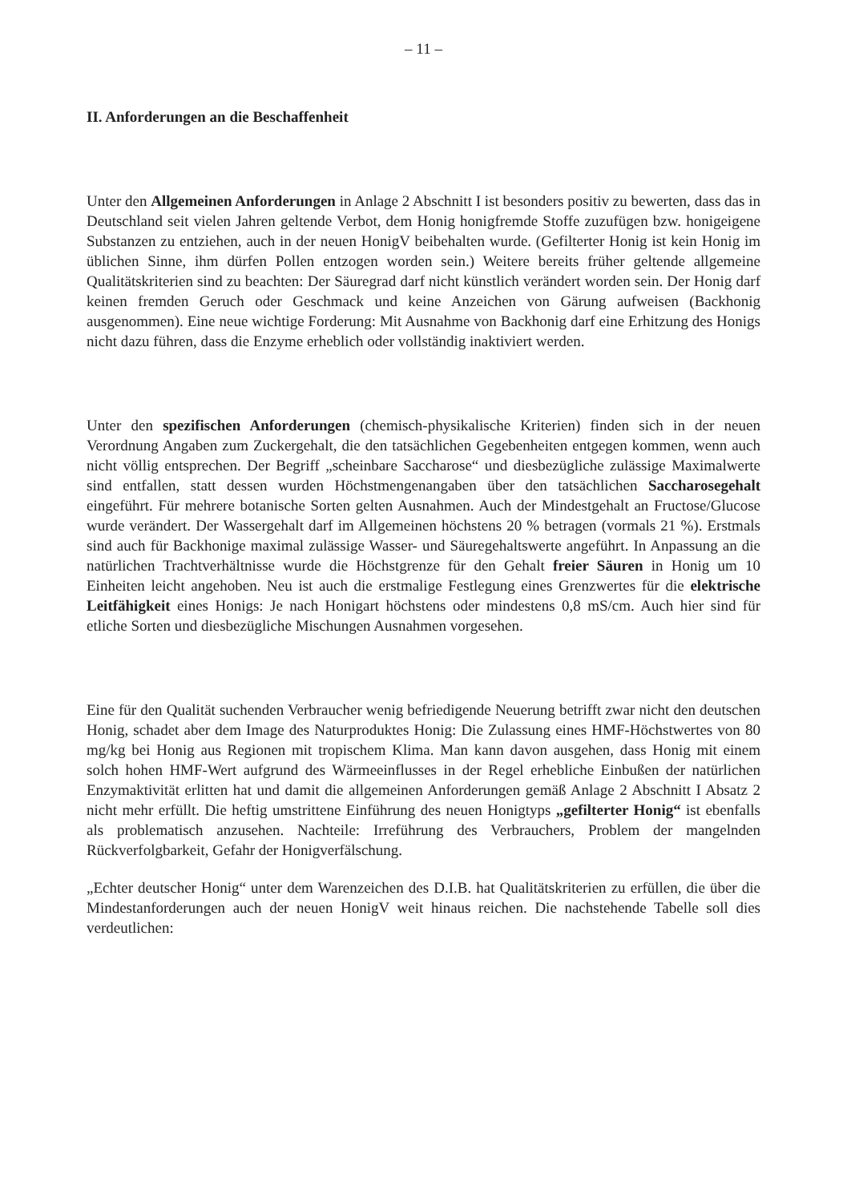– 11 –
II. Anforderungen an die Beschaffenheit
Unter den Allgemeinen Anforderungen in Anlage 2 Abschnitt I ist besonders positiv zu bewerten, dass das in Deutschland seit vielen Jahren geltende Verbot, dem Honig honigfremde Stoffe zuzufügen bzw. honigeigene Substanzen zu entziehen, auch in der neuen HonigV beibehalten wurde. (Gefilterter Honig ist kein Honig im üblichen Sinne, ihm dürfen Pollen entzogen worden sein.) Weitere bereits früher geltende allgemeine Qualitätskriterien sind zu beachten: Der Säuregrad darf nicht künstlich verändert worden sein. Der Honig darf keinen fremden Geruch oder Geschmack und keine Anzeichen von Gärung aufweisen (Backhonig ausgenommen). Eine neue wichtige Forderung: Mit Ausnahme von Backhonig darf eine Erhitzung des Honigs nicht dazu führen, dass die Enzyme erheblich oder vollständig inaktiviert werden.
Unter den spezifischen Anforderungen (chemisch-physikalische Kriterien) finden sich in der neuen Verordnung Angaben zum Zuckergehalt, die den tatsächlichen Gegebenheiten entgegen kommen, wenn auch nicht völlig entsprechen. Der Begriff „scheinbare Saccharose“ und diesbezügliche zulässige Maximalwerte sind entfallen, statt dessen wurden Höchstmengenangaben über den tatsächlichen Saccharosegehalt eingeführt. Für mehrere botanische Sorten gelten Ausnahmen. Auch der Mindestgehalt an Fructose/Glucose wurde verändert. Der Wassergehalt darf im Allgemeinen höchstens 20 % betragen (vormals 21 %). Erstmals sind auch für Backhonige maximal zulässige Wasser- und Säuregehaltswerte angeführt. In Anpassung an die natürlichen Trachtverhältnisse wurde die Höchstgrenze für den Gehalt freier Säuren in Honig um 10 Einheiten leicht angehoben. Neu ist auch die erstmalige Festlegung eines Grenzwertes für die elektrische Leitfähigkeit eines Honigs: Je nach Honigart höchstens oder mindestens 0,8 mS/cm. Auch hier sind für etliche Sorten und diesbezügliche Mischungen Ausnahmen vorgesehen.
Eine für den Qualität suchenden Verbraucher wenig befriedigende Neuerung betrifft zwar nicht den deutschen Honig, schadet aber dem Image des Naturproduktes Honig: Die Zulassung eines HMF-Höchstwertes von 80 mg/kg bei Honig aus Regionen mit tropischem Klima. Man kann davon ausgehen, dass Honig mit einem solch hohen HMF-Wert aufgrund des Wärmeeinflusses in der Regel erhebliche Einbußen der natürlichen Enzymaktivität erlitten hat und damit die allgemeinen Anforderungen gemäß Anlage 2 Abschnitt I Absatz 2 nicht mehr erfüllt. Die heftig umstrittene Einführung des neuen Honigtyps „gefilterter Honig“ ist ebenfalls als problematisch anzusehen. Nachteile: Irreführung des Verbrauchers, Problem der mangelnden Rückverfolgbarkeit, Gefahr der Honigverfälschung.
„Echter deutscher Honig“ unter dem Warenzeichen des D.I.B. hat Qualitätskriterien zu erfüllen, die über die Mindestanforderungen auch der neuen HonigV weit hinaus reichen. Die nachstehende Tabelle soll dies verdeutlichen: